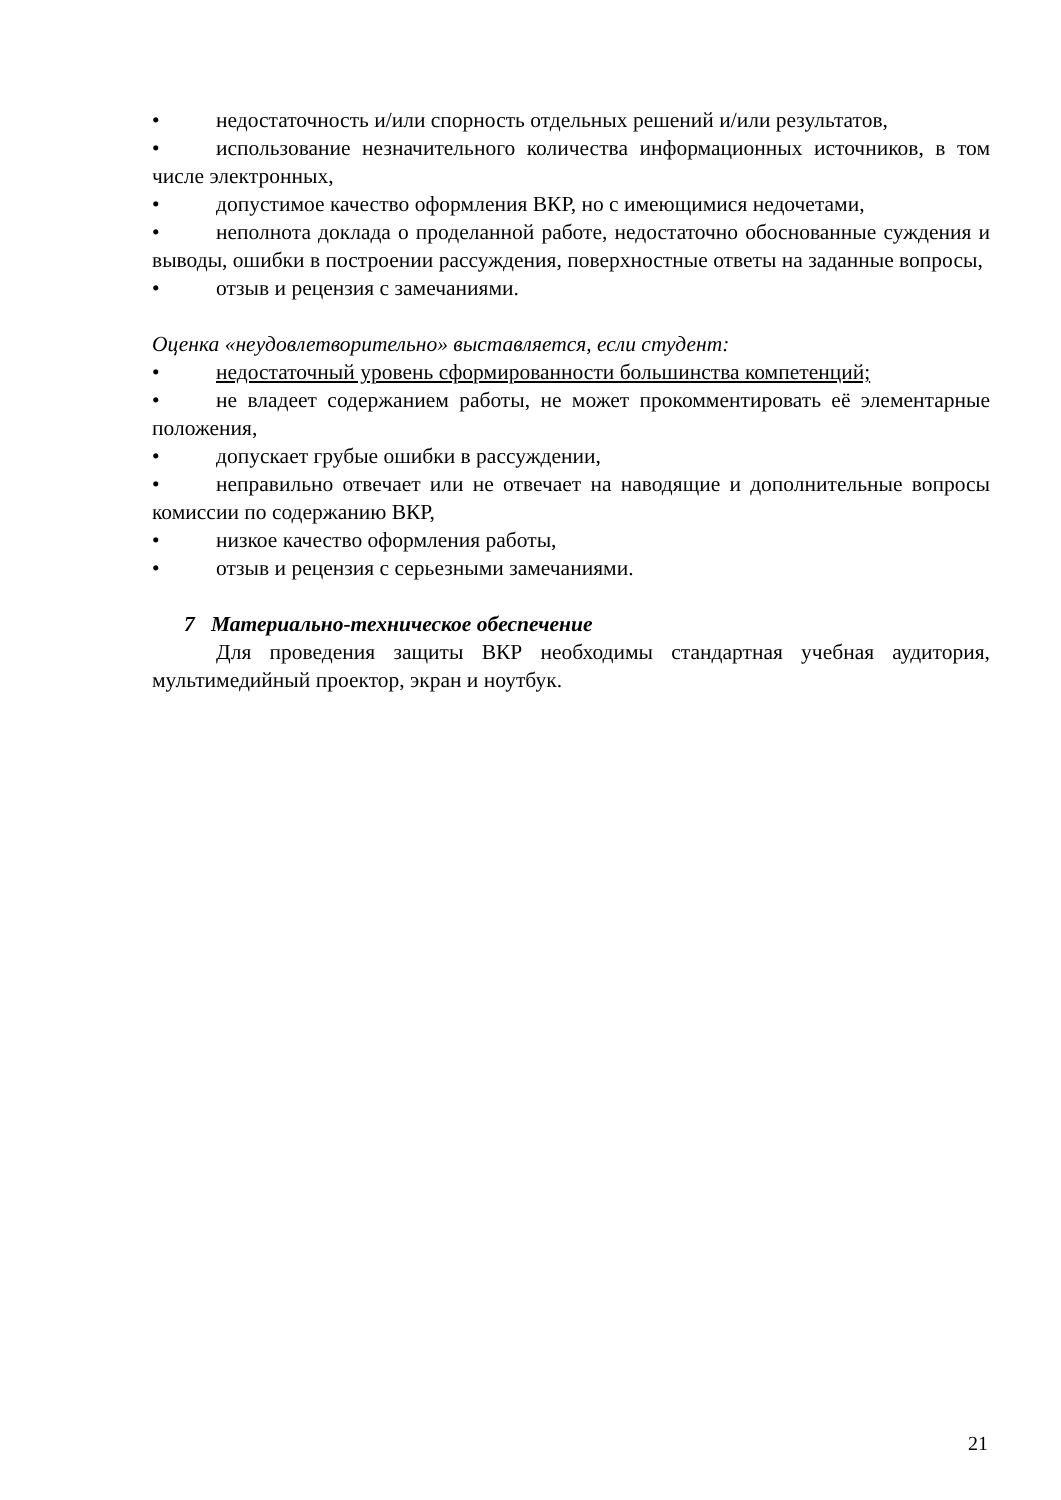• недостаточность и/или спорность отдельных решений и/или результатов,
• использование незначительного количества информационных источников, в том числе электронных,
• допустимое качество оформления ВКР, но с имеющимися недочетами,
• неполнота доклада о проделанной работе, недостаточно обоснованные суждения и выводы, ошибки в построении рассуждения, поверхностные ответы на заданные вопросы,
• отзыв и рецензия с замечаниями.
Оценка «неудовлетворительно» выставляется, если студент:
• недостаточный уровень сформированности большинства компетенций;
• не владеет содержанием работы, не может прокомментировать её элементарные положения,
• допускает грубые ошибки в рассуждении,
• неправильно отвечает или не отвечает на наводящие и дополнительные вопросы комиссии по содержанию ВКР,
• низкое качество оформления работы,
• отзыв и рецензия с серьезными замечаниями.
7 Материально-техническое обеспечение
Для проведения защиты ВКР необходимы стандартная учебная аудитория, мультимедийный проектор, экран и ноутбук.
21